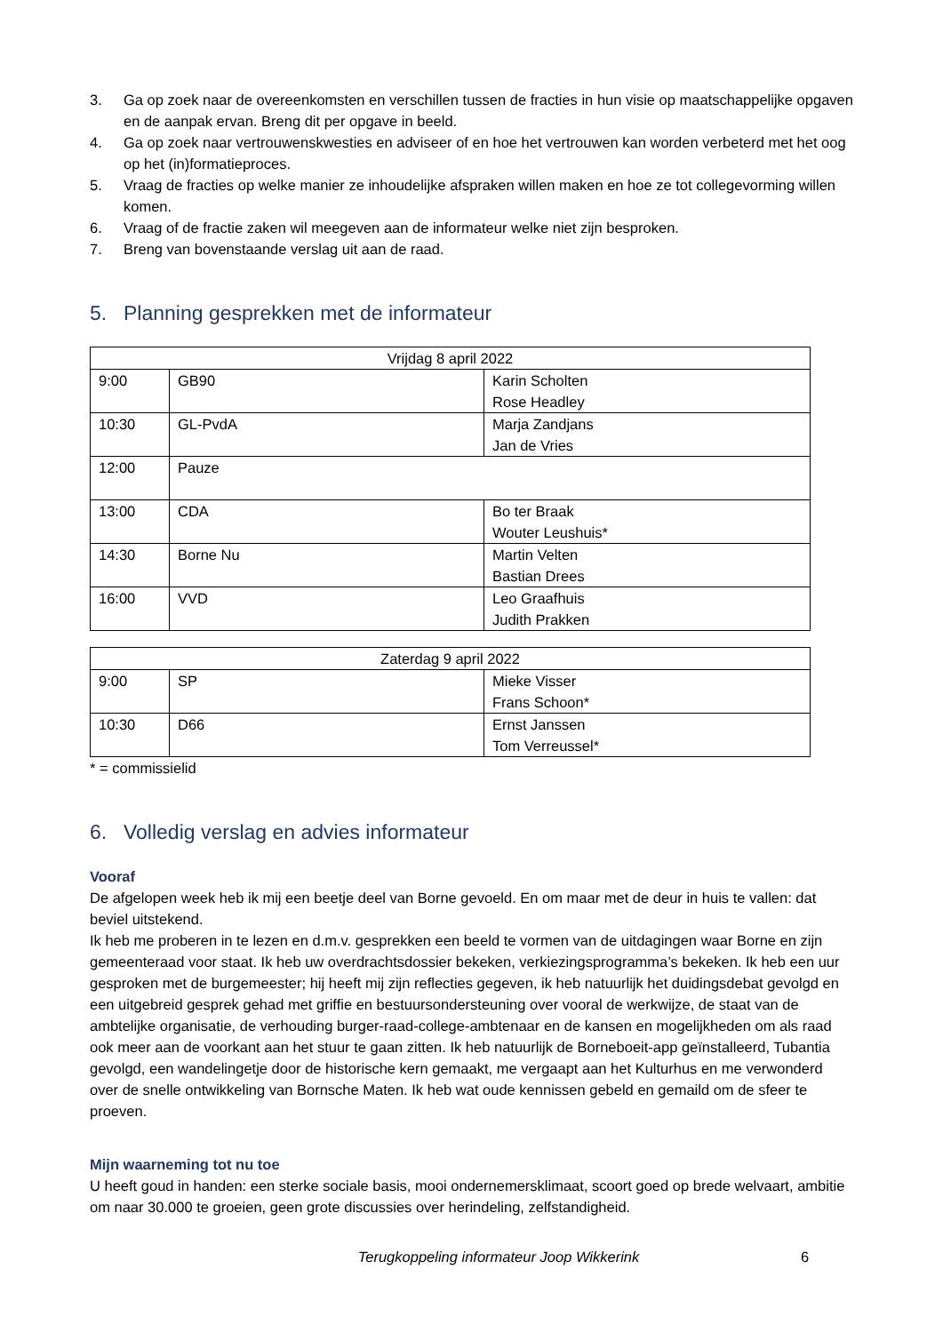3. Ga op zoek naar de overeenkomsten en verschillen tussen de fracties in hun visie op maatschappelijke opgaven en de aanpak ervan. Breng dit per opgave in beeld.
4. Ga op zoek naar vertrouwenskwesties en adviseer of en hoe het vertrouwen kan worden verbeterd met het oog op het (in)formatieproces.
5. Vraag de fracties op welke manier ze inhoudelijke afspraken willen maken en hoe ze tot collegevorming willen komen.
6. Vraag of de fractie zaken wil meegeven aan de informateur welke niet zijn besproken.
7. Breng van bovenstaande verslag uit aan de raad.
5. Planning gesprekken met de informateur
| Vrijdag 8 april 2022 | | |
| --- | --- | --- |
| 9:00 | GB90 | Karin Scholten Rose Headley |
| 10:30 | GL-PvdA | Marja Zandjans Jan de Vries |
| 12:00 | Pauze | |
| 13:00 | CDA | Bo ter Braak Wouter Leushuis* |
| 14:30 | Borne Nu | Martin Velten Bastian Drees |
| 16:00 | VVD | Leo Graafhuis Judith Prakken |
| Zaterdag 9 april 2022 | | |
| --- | --- | --- |
| 9:00 | SP | Mieke Visser Frans Schoon* |
| 10:30 | D66 | Ernst Janssen Tom Verreussel* |
* = commissielid
6. Volledig verslag en advies informateur
Vooraf
De afgelopen week heb ik mij een beetje deel van Borne gevoeld. En om maar met de deur in huis te vallen: dat beviel uitstekend.
Ik heb me proberen in te lezen en d.m.v. gesprekken een beeld te vormen van de uitdagingen waar Borne en zijn gemeenteraad voor staat. Ik heb uw overdrachtsdossier bekeken, verkiezingsprogramma’s bekeken. Ik heb een uur gesproken met de burgemeester; hij heeft mij zijn reflecties gegeven, ik heb natuurlijk het duidingsdebat gevolgd en een uitgebreid gesprek gehad met griffie en bestuursondersteuning over vooral de werkwijze, de staat van de ambtelijke organisatie, de verhouding burger-raad-college-ambtenaar en de kansen en mogelijkheden om als raad ook meer aan de voorkant aan het stuur te gaan zitten. Ik heb natuurlijk de Borneboeit-app geïnstalleerd, Tubantia gevolgd, een wandelingetje door de historische kern gemaakt, me vergaapt aan het Kulturhus en me verwonderd over de snelle ontwikkeling van Bornsche Maten. Ik heb wat oude kennissen gebeld en gemaild om de sfeer te proeven.
Mijn waarneming tot nu toe
U heeft goud in handen: een sterke sociale basis, mooi ondernemersklimaat, scoort goed op brede welvaart, ambitie om naar 30.000 te groeien, geen grote discussies over herindeling, zelfstandigheid.
Terugkoppeling informateur Joop Wikkerink 6